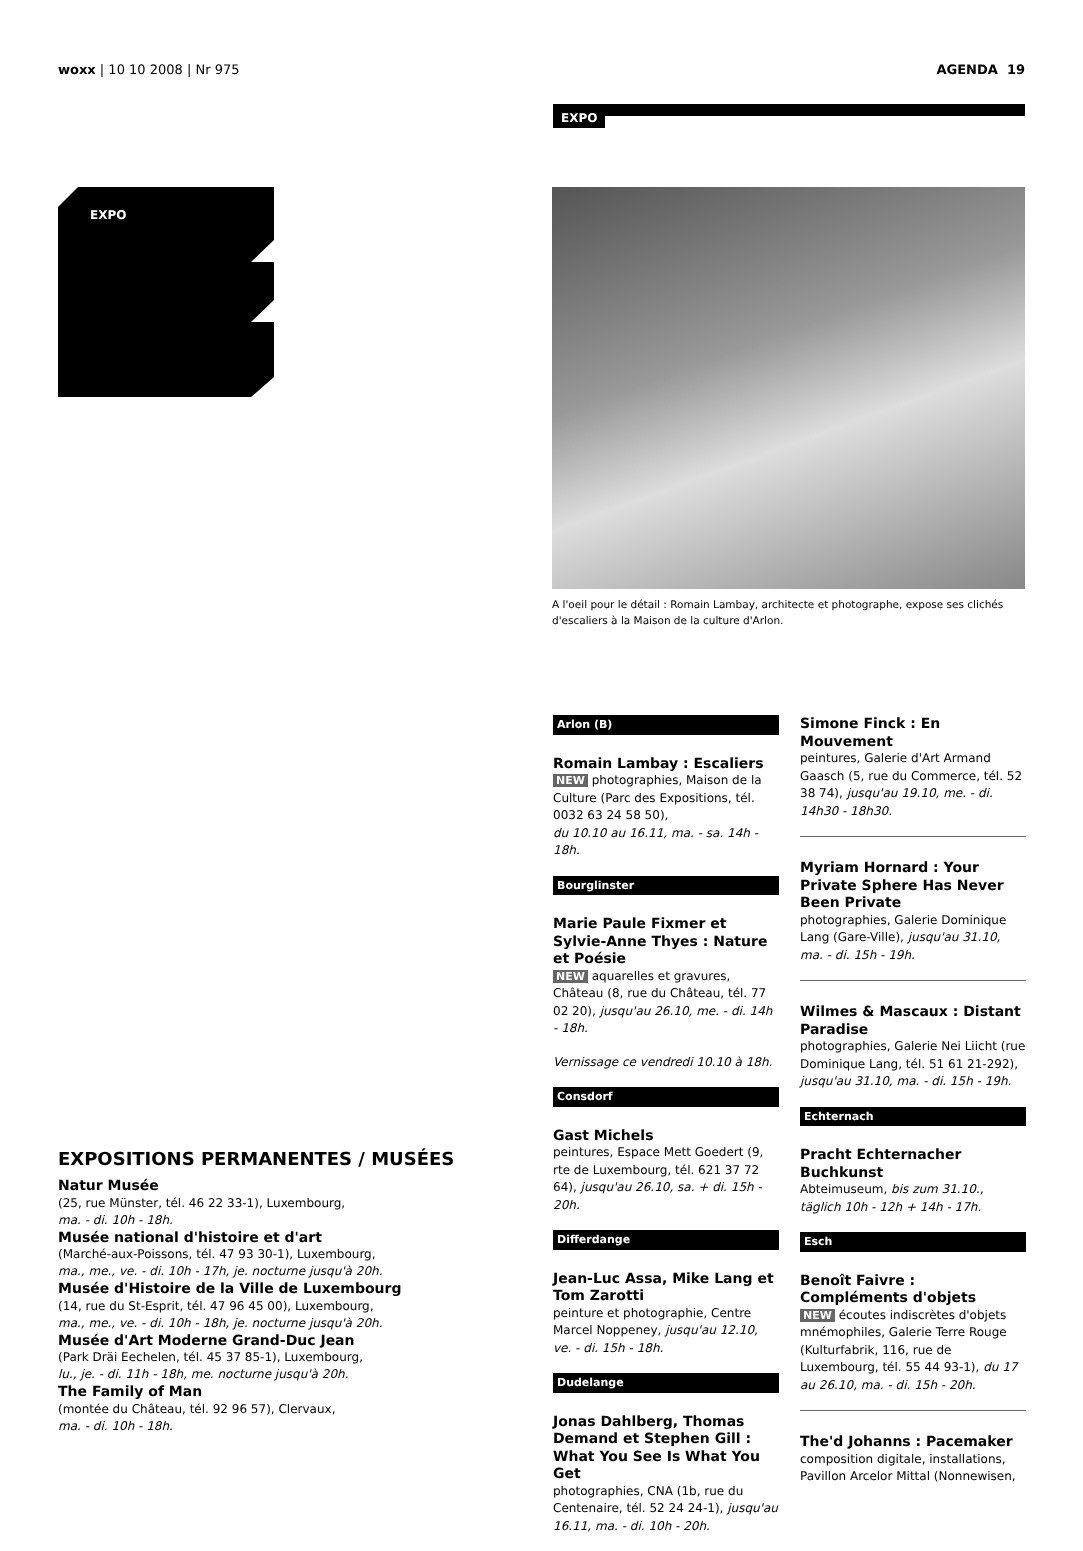woxx | 10 10 2008 | Nr 975 AGENDA 19
EXPO
EXPO
A l'oeil pour le détail : Romain Lambay, architecte et photographe, expose ses clichés d'escaliers à la Maison de la culture d'Arlon.
EXPOSITIONS PERMANENTES / MUSÉES
Natur Musée
(25, rue Münster, tél. 46 22 33-1), Luxembourg,
ma. - di. 10h - 18h.
Musée national d'histoire et d'art
(Marché-aux-Poissons, tél. 47 93 30-1), Luxembourg,
ma., me., ve. - di. 10h - 17h, je. nocturne jusqu'à 20h.
Musée d'Histoire de la Ville de Luxembourg
(14, rue du St-Esprit, tél. 47 96 45 00), Luxembourg,
ma., me., ve. - di. 10h - 18h, je. nocturne jusqu'à 20h.
Musée d'Art Moderne Grand-Duc Jean
(Park Dräi Eechelen, tél. 45 37 85-1), Luxembourg,
lu., je. - di. 11h - 18h, me. nocturne jusqu'à 20h.
The Family of Man
(montée du Château, tél. 92 96 57), Clervaux,
ma. - di. 10h - 18h.
Arlon (B)
Romain Lambay : Escaliers
NEW photographies, Maison de la Culture (Parc des Expositions, tél. 0032 63 24 58 50),
du 10.10 au 16.11, ma. - sa. 14h - 18h.
Bourglinster
Marie Paule Fixmer et Sylvie-Anne Thyes : Nature et Poésie
NEW aquarelles et gravures, Château (8, rue du Château, tél. 77 02 20), jusqu'au 26.10, me. - di. 14h - 18h.
Vernissage ce vendredi 10.10 à 18h.
Consdorf
Gast Michels
peintures, Espace Mett Goedert (9, rte de Luxembourg, tél. 621 37 72 64), jusqu'au 26.10, sa. + di. 15h - 20h.
Differdange
Jean-Luc Assa, Mike Lang et Tom Zarotti
peinture et photographie, Centre Marcel Noppeney, jusqu'au 12.10, ve. - di. 15h - 18h.
Dudelange
Jonas Dahlberg, Thomas Demand et Stephen Gill : What You See Is What You Get
photographies, CNA (1b, rue du Centenaire, tél. 52 24 24-1), jusqu'au 16.11, ma. - di. 10h - 20h.
Simone Finck : En Mouvement
peintures, Galerie d'Art Armand Gaasch (5, rue du Commerce, tél. 52 38 74), jusqu'au 19.10, me. - di. 14h30 - 18h30.
Myriam Hornard : Your Private Sphere Has Never Been Private
photographies, Galerie Dominique Lang (Gare-Ville), jusqu'au 31.10, ma. - di. 15h - 19h.
Wilmes & Mascaux : Distant Paradise
photographies, Galerie Nei Liicht (rue Dominique Lang, tél. 51 61 21-292), jusqu'au 31.10, ma. - di. 15h - 19h.
Echternach
Pracht Echternacher Buchkunst
Abteimuseum, bis zum 31.10., täglich 10h - 12h + 14h - 17h.
Esch
Benoît Faivre : Compléments d'objets
NEW écoutes indiscrètes d'objets mnémophiles, Galerie Terre Rouge (Kulturfabrik, 116, rue de Luxembourg, tél. 55 44 93-1), du 17 au 26.10, ma. - di. 15h - 20h.
The'd Johanns : Pacemaker
composition digitale, installations, Pavillon Arcelor Mittal (Nonnewisen,